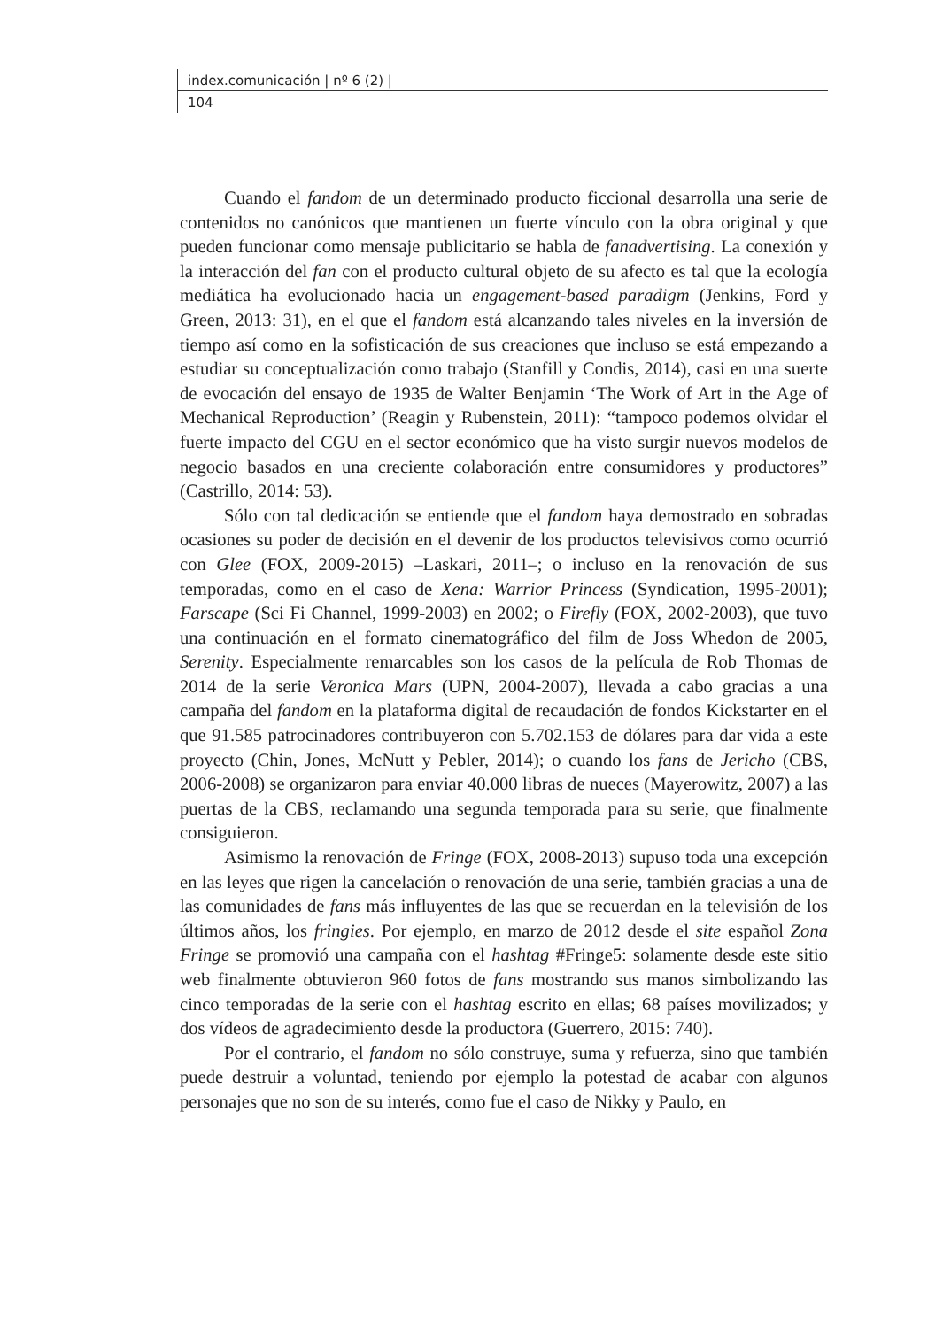index.comunicación | nº 6 (2) |
104
Cuando el fandom de un determinado producto ficcional desarrolla una serie de contenidos no canónicos que mantienen un fuerte vínculo con la obra original y que pueden funcionar como mensaje publicitario se habla de fanadvertising. La conexión y la interacción del fan con el producto cultural objeto de su afecto es tal que la ecología mediática ha evolucionado hacia un engagement-based paradigm (Jenkins, Ford y Green, 2013: 31), en el que el fandom está alcanzando tales niveles en la inversión de tiempo así como en la sofisticación de sus creaciones que incluso se está empezando a estudiar su conceptualización como trabajo (Stanfill y Condis, 2014), casi en una suerte de evocación del ensayo de 1935 de Walter Benjamin ‘The Work of Art in the Age of Mechanical Reproduction’ (Reagin y Rubenstein, 2011): “tampoco podemos olvidar el fuerte impacto del CGU en el sector económico que ha visto surgir nuevos modelos de negocio basados en una creciente colaboración entre consumidores y productores” (Castrillo, 2014: 53).
Sólo con tal dedicación se entiende que el fandom haya demostrado en sobradas ocasiones su poder de decisión en el devenir de los productos televisivos como ocurrió con Glee (FOX, 2009-2015) –Laskari, 2011–; o incluso en la renovación de sus temporadas, como en el caso de Xena: Warrior Princess (Syndication, 1995-2001); Farscape (Sci Fi Channel, 1999-2003) en 2002; o Firefly (FOX, 2002-2003), que tuvo una continuación en el formato cinematográfico del film de Joss Whedon de 2005, Serenity. Especialmente remarcables son los casos de la película de Rob Thomas de 2014 de la serie Veronica Mars (UPN, 2004-2007), llevada a cabo gracias a una campaña del fandom en la plataforma digital de recaudación de fondos Kickstarter en el que 91.585 patrocinadores contribuyeron con 5.702.153 de dólares para dar vida a este proyecto (Chin, Jones, McNutt y Pebler, 2014); o cuando los fans de Jericho (CBS, 2006-2008) se organizaron para enviar 40.000 libras de nueces (Mayerowitz, 2007) a las puertas de la CBS, reclamando una segunda temporada para su serie, que finalmente consiguieron.
Asimismo la renovación de Fringe (FOX, 2008-2013) supuso toda una excepción en las leyes que rigen la cancelación o renovación de una serie, también gracias a una de las comunidades de fans más influyentes de las que se recuerdan en la televisión de los últimos años, los fringies. Por ejemplo, en marzo de 2012 desde el site español Zona Fringe se promovió una campaña con el hashtag #Fringe5: solamente desde este sitio web finalmente obtuvieron 960 fotos de fans mostrando sus manos simbolizando las cinco temporadas de la serie con el hashtag escrito en ellas; 68 países movilizados; y dos vídeos de agradecimiento desde la productora (Guerrero, 2015: 740).
Por el contrario, el fandom no sólo construye, suma y refuerza, sino que también puede destruir a voluntad, teniendo por ejemplo la potestad de acabar con algunos personajes que no son de su interés, como fue el caso de Nikky y Paulo, en